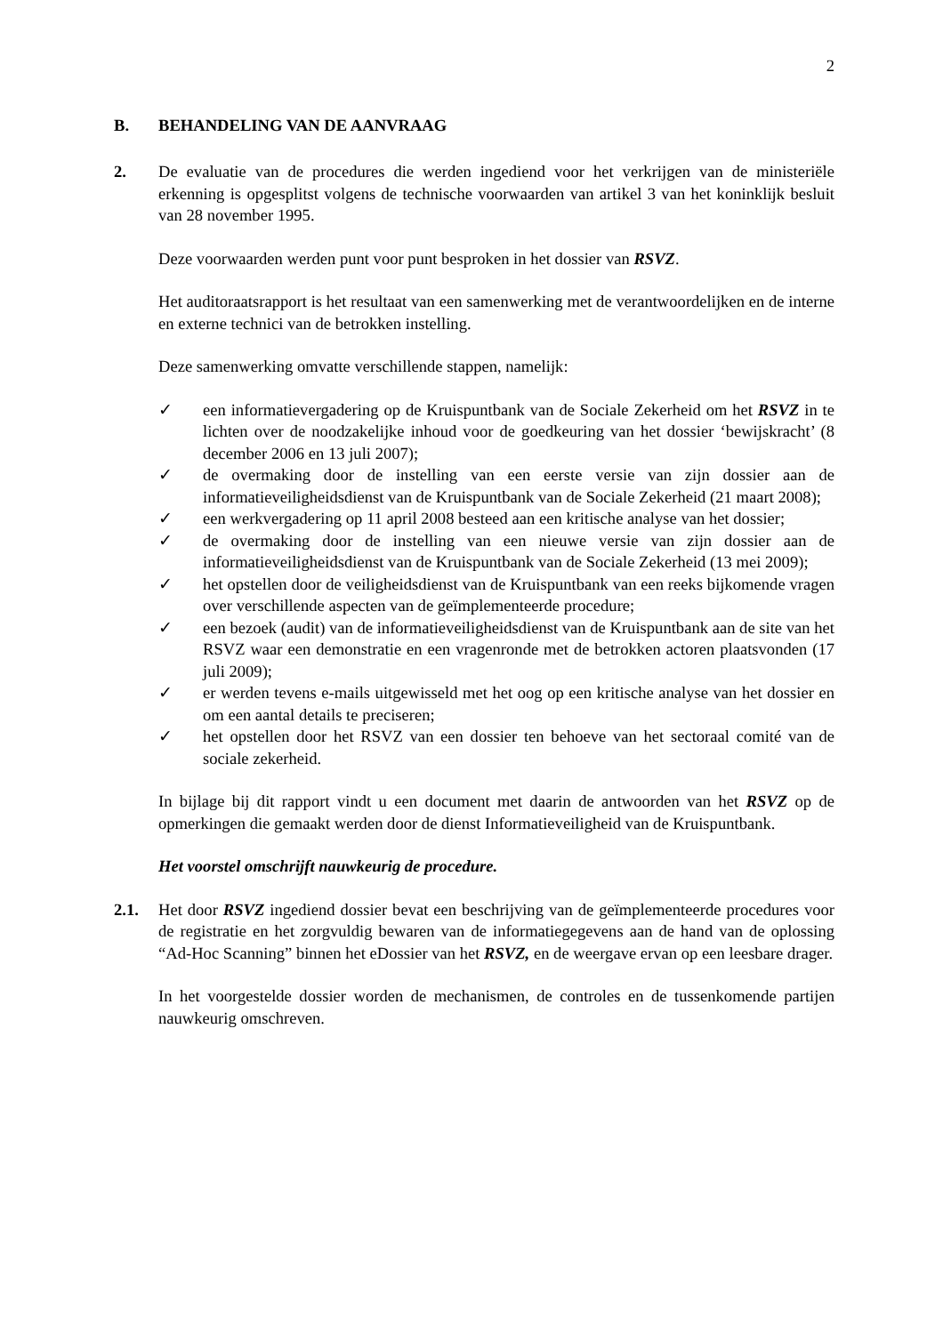2
B. BEHANDELING VAN DE AANVRAAG
2. De evaluatie van de procedures die werden ingediend voor het verkrijgen van de ministeriële erkenning is opgesplitst volgens de technische voorwaarden van artikel 3 van het koninklijk besluit van 28 november 1995.
Deze voorwaarden werden punt voor punt besproken in het dossier van RSVZ.
Het auditoraatsrapport is het resultaat van een samenwerking met de verantwoordelijken en de interne en externe technici van de betrokken instelling.
Deze samenwerking omvatte verschillende stappen, namelijk:
✓ een informatievergadering op de Kruispuntbank van de Sociale Zekerheid om het RSVZ in te lichten over de noodzakelijke inhoud voor de goedkeuring van het dossier ‘bewijskracht’ (8 december 2006 en 13 juli 2007);
✓ de overmaking door de instelling van een eerste versie van zijn dossier aan de informatieveiligheidsdienst van de Kruispuntbank van de Sociale Zekerheid (21 maart 2008);
✓ een werkvergadering op 11 april 2008 besteed aan een kritische analyse van het dossier;
✓ de overmaking door de instelling van een nieuwe versie van zijn dossier aan de informatieveiligheidsdienst van de Kruispuntbank van de Sociale Zekerheid (13 mei 2009);
✓ het opstellen door de veiligheidsdienst van de Kruispuntbank van een reeks bijkomende vragen over verschillende aspecten van de geïmplementeerde procedure;
✓ een bezoek (audit) van de informatieveiligheidsdienst van de Kruispuntbank aan de site van het RSVZ waar een demonstratie en een vragenronde met de betrokken actoren plaatsvonden (17 juli 2009);
✓ er werden tevens e-mails uitgewisseld met het oog op een kritische analyse van het dossier en om een aantal details te preciseren;
✓ het opstellen door het RSVZ van een dossier ten behoeve van het sectoraal comité van de sociale zekerheid.
In bijlage bij dit rapport vindt u een document met daarin de antwoorden van het RSVZ op de opmerkingen die gemaakt werden door de dienst Informatieveiligheid van de Kruispuntbank.
Het voorstel omschrijft nauwkeurig de procedure.
2.1. Het door RSVZ ingediend dossier bevat een beschrijving van de geïmplementeerde procedures voor de registratie en het zorgvuldig bewaren van de informatiegegevens aan de hand van de oplossing “Ad-Hoc Scanning” binnen het eDossier van het RSVZ, en de weergave ervan op een leesbare drager.
In het voorgestelde dossier worden de mechanismen, de controles en de tussenkomende partijen nauwkeurig omschreven.